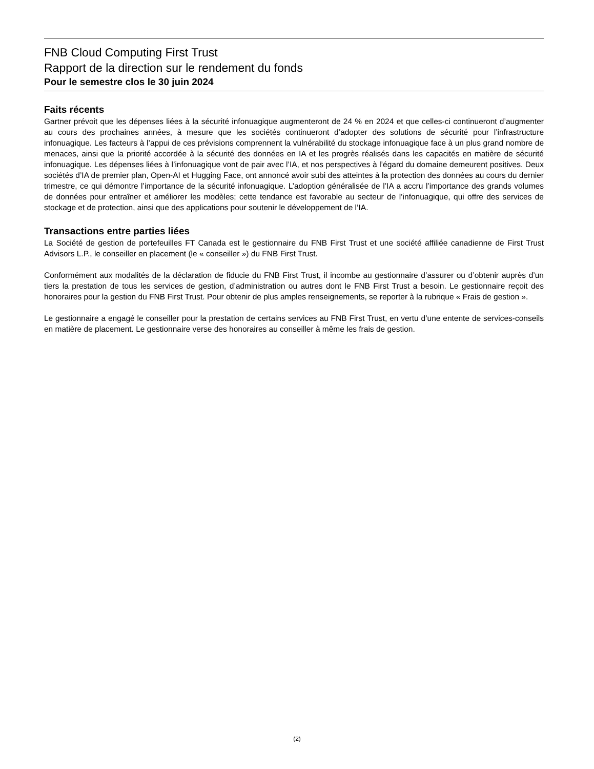FNB Cloud Computing First Trust
Rapport de la direction sur le rendement du fonds
Pour le semestre clos le 30 juin 2024
Faits récents
Gartner prévoit que les dépenses liées à la sécurité infonuagique augmenteront de 24 % en 2024 et que celles-ci continueront d’augmenter au cours des prochaines années, à mesure que les sociétés continueront d’adopter des solutions de sécurité pour l’infrastructure infonuagique. Les facteurs à l’appui de ces prévisions comprennent la vulnérabilité du stockage infonuagique face à un plus grand nombre de menaces, ainsi que la priorité accordée à la sécurité des données en IA et les progrès réalisés dans les capacités en matière de sécurité infonuagique. Les dépenses liées à l’infonuagique vont de pair avec l’IA, et nos perspectives à l’égard du domaine demeurent positives. Deux sociétés d’IA de premier plan, Open-AI et Hugging Face, ont annoncé avoir subi des atteintes à la protection des données au cours du dernier trimestre, ce qui démontre l’importance de la sécurité infonuagique. L’adoption généralisée de l’IA a accru l’importance des grands volumes de données pour entraîner et améliorer les modèles; cette tendance est favorable au secteur de l’infonuagique, qui offre des services de stockage et de protection, ainsi que des applications pour soutenir le développement de l’IA.
Transactions entre parties liées
La Société de gestion de portefeuilles FT Canada est le gestionnaire du FNB First Trust et une société affiliée canadienne de First Trust Advisors L.P., le conseiller en placement (le « conseiller ») du FNB First Trust.
Conformément aux modalités de la déclaration de fiducie du FNB First Trust, il incombe au gestionnaire d’assurer ou d’obtenir auprès d’un tiers la prestation de tous les services de gestion, d’administration ou autres dont le FNB First Trust a besoin. Le gestionnaire reçoit des honoraires pour la gestion du FNB First Trust. Pour obtenir de plus amples renseignements, se reporter à la rubrique « Frais de gestion ».
Le gestionnaire a engagé le conseiller pour la prestation de certains services au FNB First Trust, en vertu d’une entente de services-conseils en matière de placement. Le gestionnaire verse des honoraires au conseiller à même les frais de gestion.
(2)